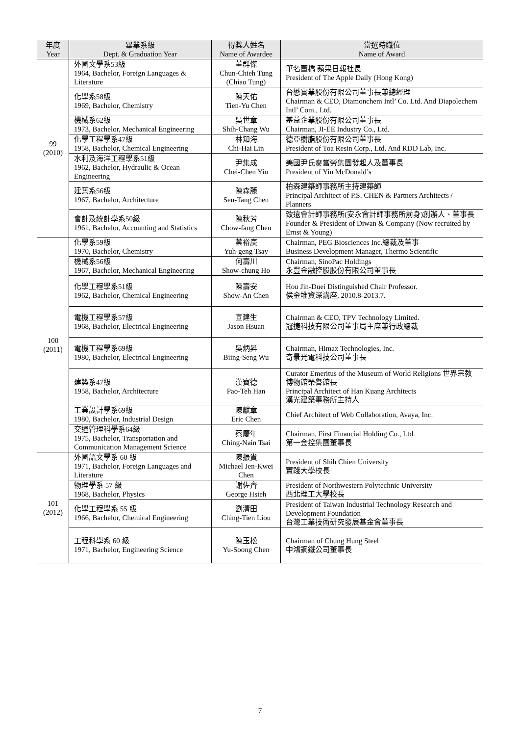| 年度 Year | 畢業系級 Dept. & Graduation Year | 得獎人姓名 Name of Awardee | 當選時職位 Name of Award |
| --- | --- | --- | --- |
| 99 (2010) | 外國文學系53級 1964, Bachelor, Foreign Languages & Literature | 董群傑 Chun-Chieh Tung (Chiao Tung) | 筆名董橋 蘋果日報社長 President of The Apple Daily (Hong Kong) |
| | 化學系58級 1969, Bachelor, Chemistry | 陳天佑 Tien-Yu Chen | 台懋實業股份有限公司董事長兼總經理 Chairman & CEO, Diamonchem Intl’ Co. Ltd. And Diapolechem Intl’ Com., Ltd. |
| | 機械系62級 1973, Bachelor, Mechanical Engineering | 吳世章 Shih-Chang Wu | 基益企業股份有限公司董事長 Chairman, JI-EE Industry Co., Ltd. |
| | 化學工程學系47級 1958, Bachelor, Chemical Engineering | 林知海 Chi-Hai Lin | 德亞樹脂股份有限公司董事長 President of Toa Resin Corp., Ltd. And RDD Lab, Inc. |
| | 水利及海洋工程學系51級 1962, Bachelor, Hydraulic & Ocean Engineering | 尹集成 Chei-Chen Yin | 美國尹氏麥當勞集團發起人及董事長 President of Yin McDonald’s |
| | 建築系56級 1967, Bachelor, Architecture | 陳森藤 Sen-Tang Chen | 柏森建築師事務所主持建築師 Principal Architect of P.S. CHEN & Partners Architects / Planners |
| | 會計及統計學系50級 1961, Bachelor, Accounting and Statistics | 陳秋芳 Chow-fang Chen | 致遠會計師事務所(安永會計師事務所前身)創辦人、董事長 Founder & President of Diwan & Company (Now recruited by Ernst & Young) |
| 100 (2011) | 化學系59級 1970, Bachelor, Chemistry | 蔡裕庚 Yuh-geng Tsay | Chairman, PEG Biosciences Inc.總裁及董事 Business Development Manager, Thermo Scientific |
| | 機械系56級 1967, Bachelor, Mechanical Engineering | 何壽川 Show-chung Ho | Chairman, SinoPac Holdings 永豐金融控股股份有限公司董事長 |
| | 化學工程學系51級 1962, Bachelor, Chemical Engineering | 陳壽安 Show-An Chen | Hou Jin-Duei Distinguished Chair Professor. 侯金堆資深講座, 2010.8-2013.7. |
| | 電機工程學系57級 1968, Bachelor, Electrical Engineering | 宣建生 Jason Hsuan | Chairman & CEO, TPV Technology Limited. 冠捷科技有限公司董事局主席兼行政總裁 |
| | 電機工程學系69級 1980, Bachelor, Electrical Engineering | 吳炳昇 Biing-Seng Wu | Chairman, Himax Technologies, Inc. 奇景光電科技公司董事長 |
| | 建築系47級 1958, Bachelor, Architecture | 漢寶德 Pao-Teh Han | Curator Emeritus of the Museum of World Religions 世界宗教博物館榮譽館長 Principal Architect of Han Kuang Architects 漢光建築事務所主持人 |
| | 工業設計學系69級 1980, Bachelor, Industrial Design | 陳獻章 Eric Chen | Chief Architect of Web Collaboration, Avaya, Inc. |
| | 交通管理科學系64級 1975, Bachelor, Transportation and Communication Management Science | 蔡慶年 Ching-Nain Tsai | Chairman, First Financial Holding Co., Ltd. 第一金控集團董事長 |
| 101 (2012) | 外國語文學系 60 級 1971, Bachelor, Foreign Languages and Literature | 陳振貴 Michael Jen-Kwei Chen | President of Shih Chien University 實踐大學校長 |
| | 物理學系 57 級 1968, Bachelor, Physics | 謝佐齊 George Hsieh | President of Northwestern Polytechnic University 西北理工大學校長 |
| | 化學工程學系 55 級 1966, Bachelor, Chemical Engineering | 劉清田 Ching-Tien Liou | President of Taiwan Industrial Technology Research and Development Foundation 台灣工業技術研究發展基金會董事長 |
| | 工程科學系 60 級 1971, Bachelor, Engineering Science | 陳玉松 Yu-Soong Chen | Chairman of Chung Hung Steel 中鴻鋼鐵公司董事長 |
7